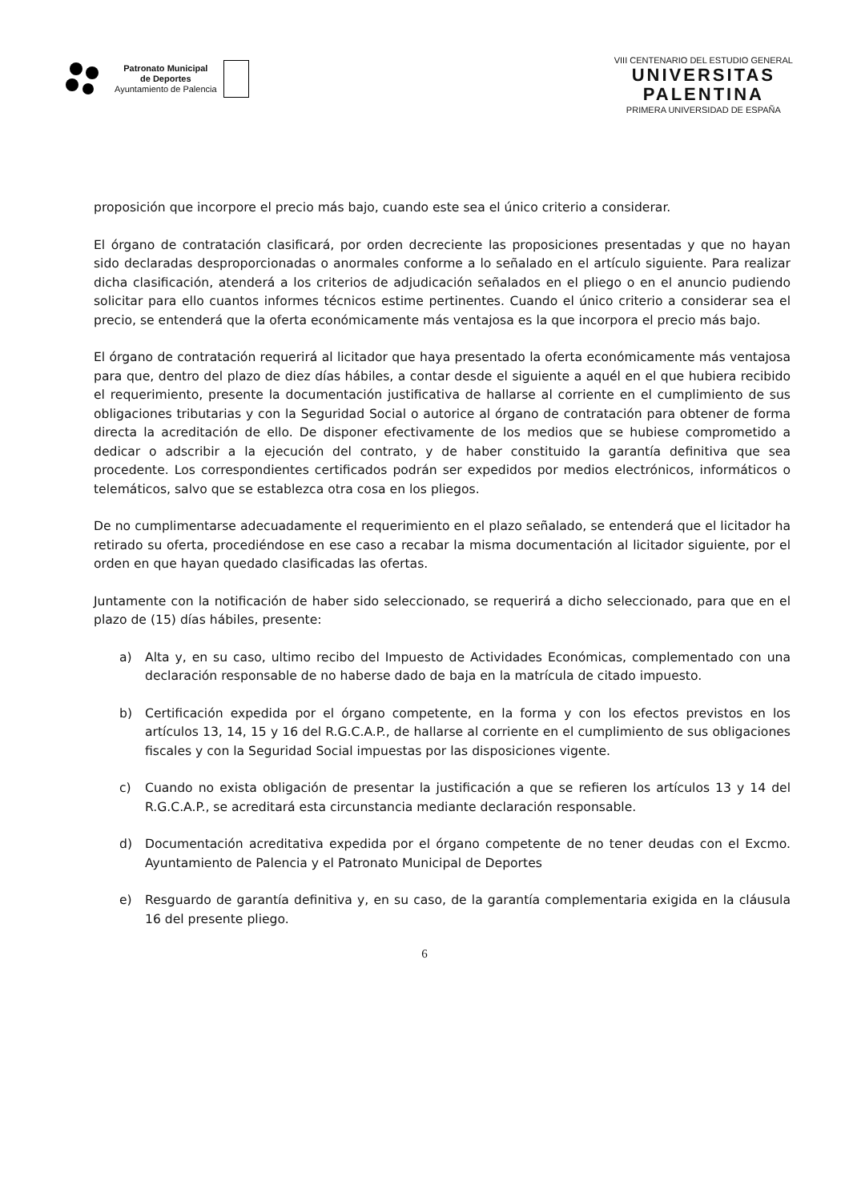Patronato Municipal
de Deportes
Ayuntamiento de Palencia
VIII CENTENARIO DEL ESTUDIO GENERAL
UNIVERSITAS
PALENTINA
PRIMERA UNIVERSIDAD DE ESPAÑA
proposición que incorpore el precio más bajo, cuando este sea el único criterio a considerar.
El órgano de contratación clasificará, por orden decreciente las proposiciones presentadas y que no hayan sido declaradas desproporcionadas o anormales conforme a lo señalado en el artículo siguiente. Para realizar dicha clasificación, atenderá a los criterios de adjudicación señalados en el pliego o en el anuncio pudiendo solicitar para ello cuantos informes técnicos estime pertinentes. Cuando el único criterio a considerar sea el precio, se entenderá que la oferta económicamente más ventajosa es la que incorpora el precio más bajo.
El órgano de contratación requerirá al licitador que haya presentado la oferta económicamente más ventajosa para que, dentro del plazo de diez días hábiles, a contar desde el siguiente a aquél en el que hubiera recibido el requerimiento, presente la documentación justificativa de hallarse al corriente en el cumplimiento de sus obligaciones tributarias y con la Seguridad Social o autorice al órgano de contratación para obtener de forma directa la acreditación de ello. De disponer efectivamente de los medios que se hubiese comprometido a dedicar o adscribir a la ejecución del contrato, y de haber constituido la garantía definitiva que sea procedente. Los correspondientes certificados podrán ser expedidos por medios electrónicos, informáticos o telemáticos, salvo que se establezca otra cosa en los pliegos.
De no cumplimentarse adecuadamente el requerimiento en el plazo señalado, se entenderá que el licitador ha retirado su oferta, procediéndose en ese caso a recabar la misma documentación al licitador siguiente, por el orden en que hayan quedado clasificadas las ofertas.
Juntamente con la notificación de haber sido seleccionado, se requerirá a dicho seleccionado, para que en el plazo de (15) días hábiles, presente:
a) Alta y, en su caso, ultimo recibo del Impuesto de Actividades Económicas, complementado con una declaración responsable de no haberse dado de baja en la matrícula de citado impuesto.
b) Certificación expedida por el órgano competente, en la forma y con los efectos previstos en los artículos 13, 14, 15 y 16 del R.G.C.A.P., de hallarse al corriente en el cumplimiento de sus obligaciones fiscales y con la Seguridad Social impuestas por las disposiciones vigente.
c) Cuando no exista obligación de presentar la justificación a que se refieren los artículos 13 y 14 del R.G.C.A.P., se acreditará esta circunstancia mediante declaración responsable.
d) Documentación acreditativa expedida por el órgano competente de no tener deudas con el Excmo. Ayuntamiento de Palencia y el Patronato Municipal de Deportes
e) Resguardo de garantía definitiva y, en su caso, de la garantía complementaria exigida en la cláusula 16 del presente pliego.
6